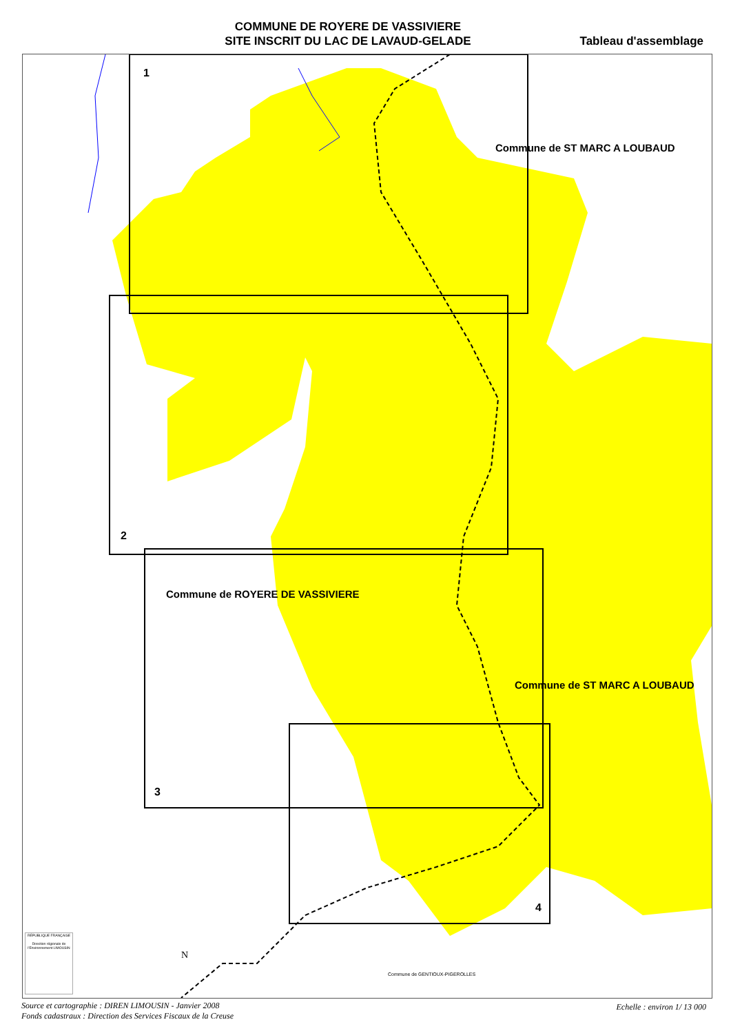COMMUNE DE ROYERE DE VASSIVIERE
SITE INSCRIT DU LAC DE LAVAUD-GELADE
Tableau d'assemblage
1
2
3
4
Commune de ST MARC A LOUBAUD
Commune de ROYERE DE VASSIVIERE
Commune de ST MARC A LOUBAUD
Commune de GENTIOUX-PIGEROLLES
N
RÉPUBLIQUE FRANÇAISE
Direction régionale de l'Environnement LIMOUSIN
Source et cartographie : DIREN LIMOUSIN - Janvier 2008
Fonds cadastraux : Direction des Services Fiscaux de la Creuse
Echelle : environ 1/ 13 000